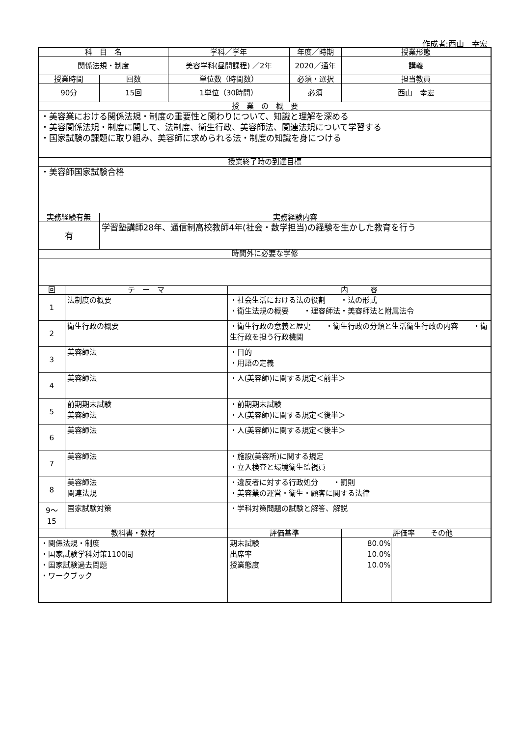作成者:西山　幸宏
| 科 目 名 | | | 学科／学年 | | 年度／時期 | 授業形態 |
| --- | --- | --- | --- | --- | --- | --- |
| 関係法規・制度 | | | 美容学科(昼間課程) ／2年 | | 2020／通年 | 講義 |
| 授業時間 | | 回数 | 単位数（時間数） | | 必須・選択 | 担当教員 |
| 90分 | | 15回 | 1単位（30時間） | | 必須 | 西山 幸宏 |
| 授 業 の 概 要 | | | | | | |
| ・美容業における関係法規・制度の重要性と関わりについて、知識と理解を深める ・美容関係法規・制度に関して、法制度、衛生行政、美容師法、関連法規について学習する ・国家試験の課題に取り組み、美容師に求められる法・制度の知識を身につける | | | | | | |
| 授業終了時の到達目標 | | | | | | |
| ・美容師国家試験合格 | | | | | | |
| 実務経験有無 | | 実務経験内容 | | | | |
| 有 | | 学習塾講師28年、通信制高校教師4年(社会・数学担当)の経験を生かした教育を行う | | | | |
| 時間外に必要な学修 | | | | | | |
| 回 | テ ー マ | | | 内 容 | | |
| 1 | 法制度の概要 | | | ・社会生活における法の役割 ・法の形式 ・衛生法規の概要 ・理容師法・美容師法と附属法令 | | |
| 2 | 衛生行政の概要 | | | ・衛生行政の意義と歴史 ・衛生行政の分類と生活衛生行政の内容 ・衛生行政を担う行政機関 | | |
| 3 | 美容師法 | | | ・目的 ・用語の定義 | | |
| 4 | 美容師法 | | | ・人(美容師)に関する規定＜前半＞ | | |
| 5 | 前期期末試験 美容師法 | | | ・前期期末試験 ・人(美容師)に関する規定＜後半＞ | | |
| 6 | 美容師法 | | | ・人(美容師)に関する規定＜後半＞ | | |
| 7 | 美容師法 | | | ・施設(美容所)に関する規定 ・立入検査と環境衛生監視員 | | |
| 8 | 美容師法 関連法規 | | | ・違反者に対する行政処分 ・罰則 ・美容業の運営・衛生・顧客に関する法律 | | |
| 9～ 15 | 国家試験対策 | | | ・学科対策問題の試験と解答、解説 | | |
| 教科書・教材 | | | | 評価基準 | | 評価率 その他 |
| ・関係法規・制度 ・国家試験学科対策1100問 ・国家試験過去問題 ・ワークブック | | | | 期末試験 出席率 授業態度 | | 80.0% 10.0% 10.0% |